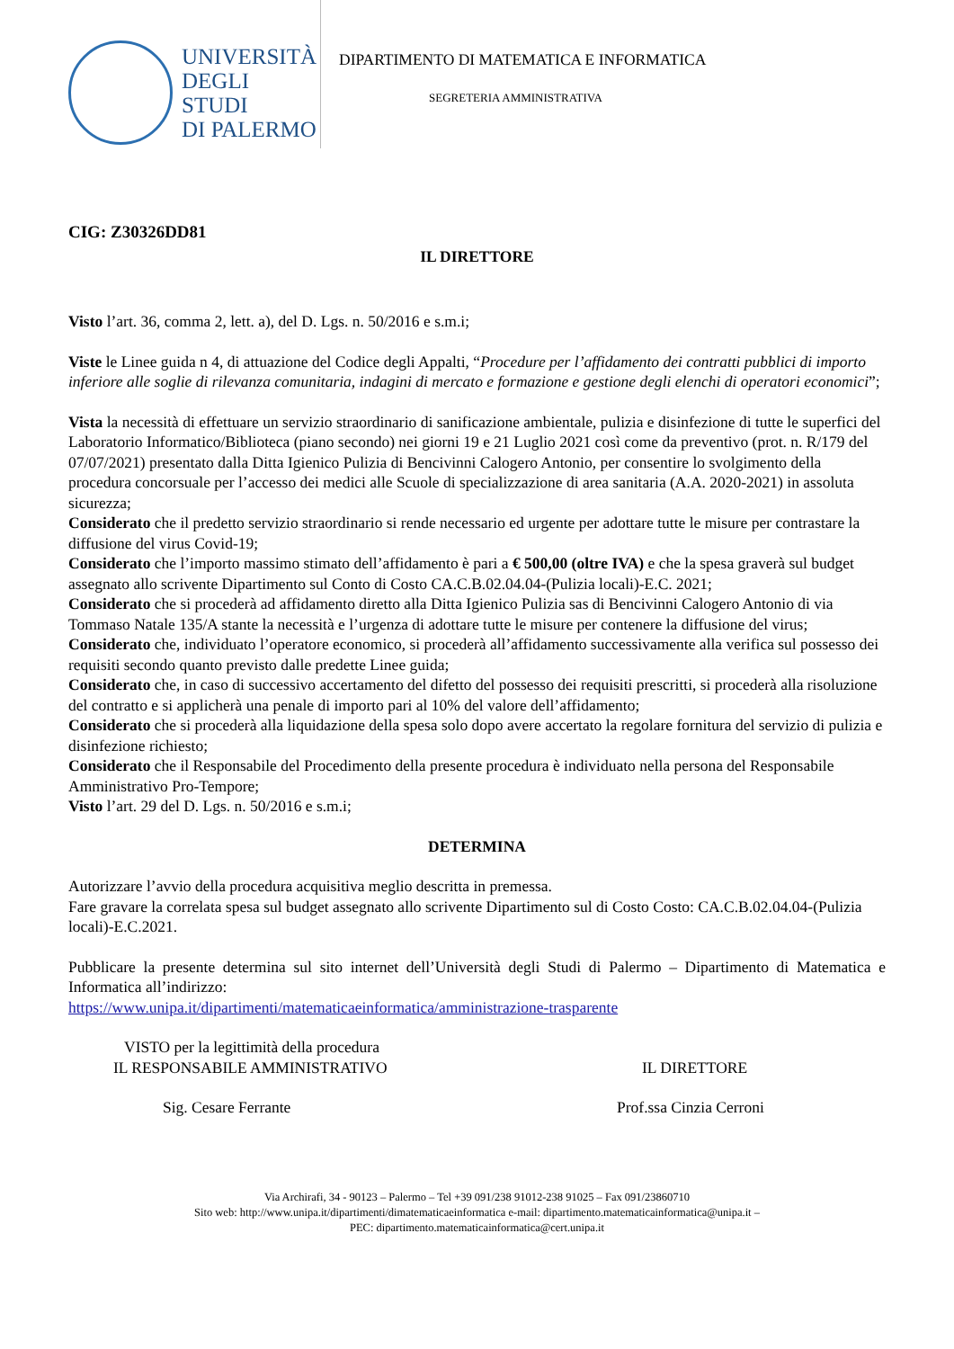UNIVERSITÀ
DEGLI STUDI
DI PALERMO
DIPARTIMENTO DI MATEMATICA E INFORMATICA
SEGRETERIA AMMINISTRATIVA
CIG: Z30326DD81
IL DIRETTORE
Visto l’art. 36, comma 2, lett. a), del D. Lgs. n. 50/2016 e s.m.i;
Viste le Linee guida n 4, di attuazione del Codice degli Appalti, “Procedure per l’affidamento dei contratti pubblici di importo inferiore alle soglie di rilevanza comunitaria, indagini di mercato e formazione e gestione degli elenchi di operatori economici”;
Vista la necessità di effettuare un servizio straordinario di sanificazione ambientale, pulizia e disinfezione di tutte le superfici del Laboratorio Informatico/Biblioteca (piano secondo) nei giorni 19 e 21 Luglio 2021 così come da preventivo (prot. n. R/179 del 07/07/2021) presentato dalla Ditta Igienico Pulizia di Bencivinni Calogero Antonio, per consentire lo svolgimento della procedura concorsuale per l’accesso dei medici alle Scuole di specializzazione di area sanitaria (A.A. 2020-2021) in assoluta sicurezza;
Considerato che il predetto servizio straordinario si rende necessario ed urgente per adottare tutte le misure per contrastare la diffusione del virus Covid-19;
Considerato che l’importo massimo stimato dell’affidamento è pari a € 500,00 (oltre IVA) e che la spesa graverà sul budget assegnato allo scrivente Dipartimento sul Conto di Costo CA.C.B.02.04.04-(Pulizia locali)-E.C. 2021;
Considerato che si procederà ad affidamento diretto alla Ditta Igienico Pulizia sas di Bencivinni Calogero Antonio di via Tommaso Natale 135/A stante la necessità e l’urgenza di adottare tutte le misure per contenere la diffusione del virus;
Considerato che, individuato l’operatore economico, si procederà all’affidamento successivamente alla verifica sul possesso dei requisiti secondo quanto previsto dalle predette Linee guida;
Considerato che, in caso di successivo accertamento del difetto del possesso dei requisiti prescritti, si procederà alla risoluzione del contratto e si applicherà una penale di importo pari al 10% del valore dell’affidamento;
Considerato che si procederà alla liquidazione della spesa solo dopo avere accertato la regolare fornitura del servizio di pulizia e disinfezione richiesto;
Considerato che il Responsabile del Procedimento della presente procedura è individuato nella persona del Responsabile Amministrativo Pro-Tempore;
Visto l’art. 29 del D. Lgs. n. 50/2016 e s.m.i;
DETERMINA
Autorizzare l’avvio della procedura acquisitiva meglio descritta in premessa.
Fare gravare la correlata spesa sul budget assegnato allo scrivente Dipartimento sul di Costo Costo: CA.C.B.02.04.04-(Pulizia locali)-E.C.2021.
Pubblicare la presente determina sul sito internet dell’Università degli Studi di Palermo – Dipartimento di Matematica e Informatica all’indirizzo:
https://www.unipa.it/dipartimenti/matematicaeinformatica/amministrazione-trasparente
VISTO per la legittimità della procedura
IL RESPONSABILE AMMINISTRATIVO
Sig. Cesare Ferrante
IL DIRETTORE
Prof.ssa Cinzia Cerroni
Via Archirafi, 34 - 90123 – Palermo – Tel +39 091/238 91012-238 91025 – Fax 091/23860710
Sito web: http://www.unipa.it/dipartimenti/dimatematicaeinformatica e-mail: dipartimento.matematicainformatica@unipa.it –
PEC: dipartimento.matematicainformatica@cert.unipa.it